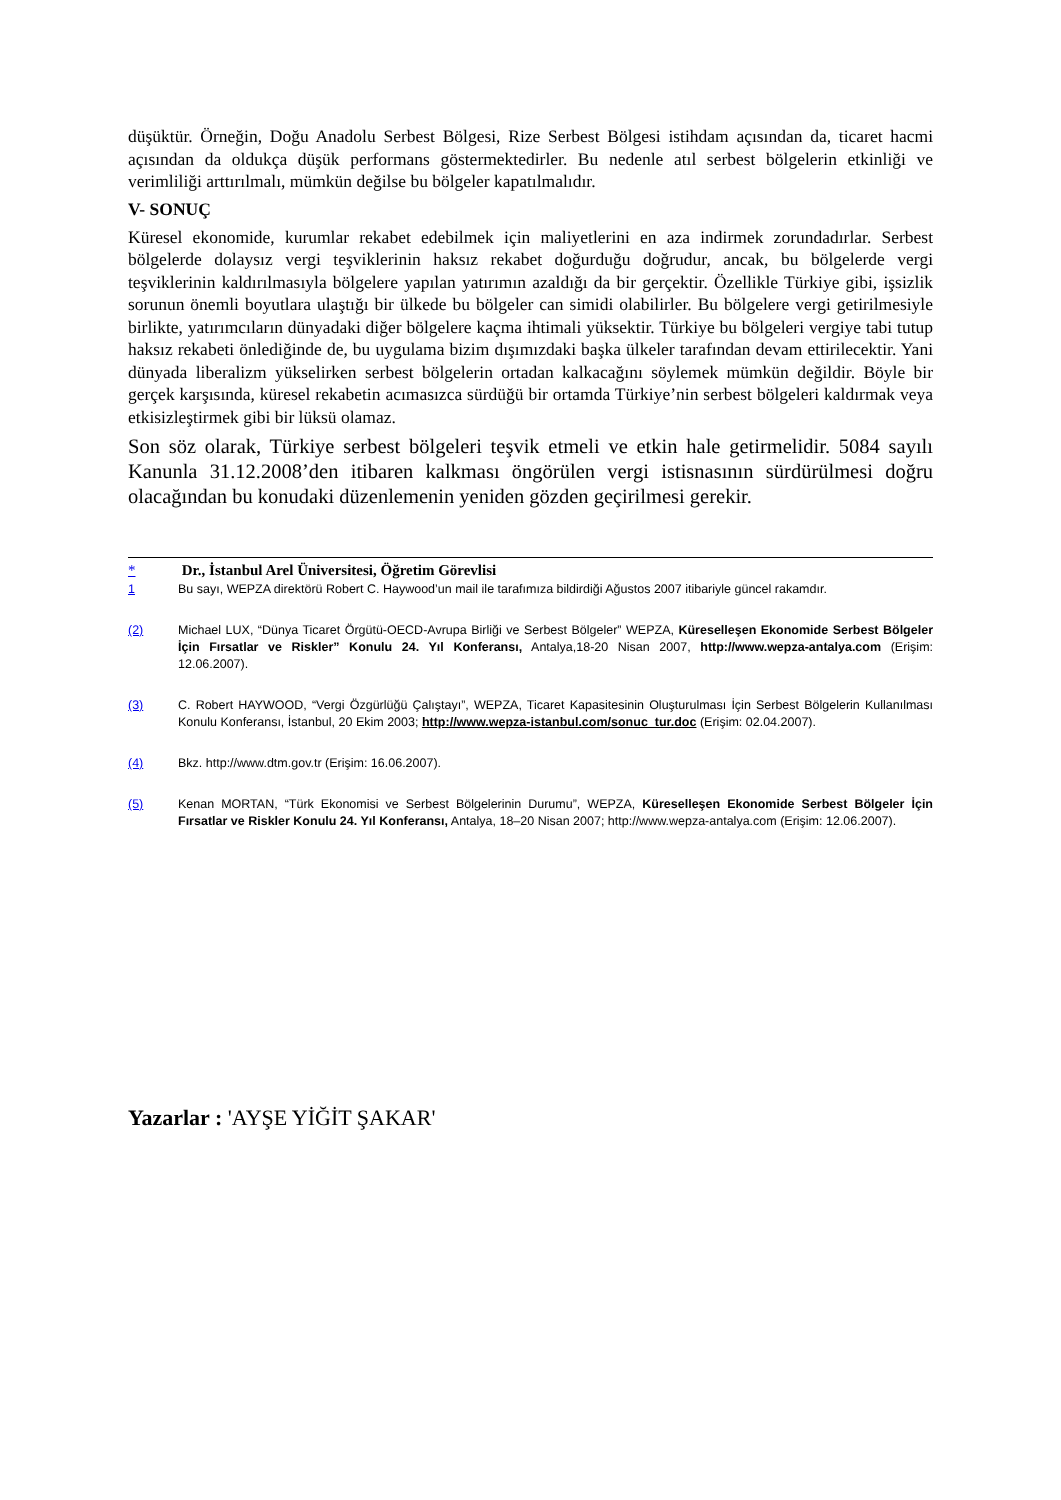düşüktür. Örneğin, Doğu Anadolu Serbest Bölgesi, Rize Serbest Bölgesi istihdam açısından da, ticaret hacmi açısından da oldukça düşük performans göstermektedirler. Bu nedenle atıl serbest bölgelerin etkinliği ve verimliliği arttırılmalı, mümkün değilse bu bölgeler kapatılmalıdır.
V- SONUÇ
Küresel ekonomide, kurumlar rekabet edebilmek için maliyetlerini en aza indirmek zorundadırlar. Serbest bölgelerde dolaysız vergi teşviklerinin haksız rekabet doğurduğu doğrudur, ancak, bu bölgelerde vergi teşviklerinin kaldırılmasıyla bölgelere yapılan yatırımın azaldığı da bir gerçektir. Özellikle Türkiye gibi, işsizlik sorunun önemli boyutlara ulaştığı bir ülkede bu bölgeler can simidi olabilirler. Bu bölgelere vergi getirilmesiyle birlikte, yatırımcıların dünyadaki diğer bölgelere kaçma ihtimali yüksektir. Türkiye bu bölgeleri vergiye tabi tutup haksız rekabeti önlediğinde de, bu uygulama bizim dışımızdaki başka ülkeler tarafından devam ettirilecektir. Yani dünyada liberalizm yükselirken serbest bölgelerin ortadan kalkacağını söylemek mümkün değildir. Böyle bir gerçek karşısında, küresel rekabetin acımasızca sürdüğü bir ortamda Türkiye’nin serbest bölgeleri kaldırmak veya etkisizleştirmek gibi bir lüksü olamaz.
Son söz olarak, Türkiye serbest bölgeleri teşvik etmeli ve etkin hale getirmelidir. 5084 sayılı Kanunla 31.12.2008’den itibaren kalkması öngörülen vergi istisnasının sürdürülmesi doğru olacağından bu konudaki düzenlemenin yeniden gözden geçirilmesi gerekir.
* Dr., İstanbul Arel Üniversitesi, Öğretim Görevlisi
1 Bu sayı, WEPZA direktörü Robert C. Haywood’un mail ile tarafımıza bildirdiği Ağustos 2007 itibariyle güncel rakamdır.
(2) Michael LUX, “Dünya Ticaret Örgütü-OECD-Avrupa Birliği ve Serbest Bölgeler” WEPZA, Küreselleşen Ekonomide Serbest Bölgeler İçin Fırsatlar ve Riskler” Konulu 24. Yıl Konferansı, Antalya,18-20 Nisan 2007, http://www.wepza-antalya.com (Erişim: 12.06.2007).
(3) C. Robert HAYWOOD, “Vergi Özgürlüğü Çalıştayı”, WEPZA, Ticaret Kapasitesinin Oluşturulması İçin Serbest Bölgelerin Kullanılması Konulu Konferansı, İstanbul, 20 Ekim 2003; http://www.wepza-istanbul.com/sonuc_tur.doc (Erişim: 02.04.2007).
(4) Bkz. http://www.dtm.gov.tr (Erişim: 16.06.2007).
(5) Kenan MORTAN, “Türk Ekonomisi ve Serbest Bölgelerinin Durumu”, WEPZA, Küreselleşen Ekonomide Serbest Bölgeler İçin Fırsatlar ve Riskler Konulu 24. Yıl Konferansı, Antalya, 18–20 Nisan 2007; http://www.wepza-antalya.com (Erişim: 12.06.2007).
Yazarlar : 'AYŞE YİĞİT ŞAKAR'